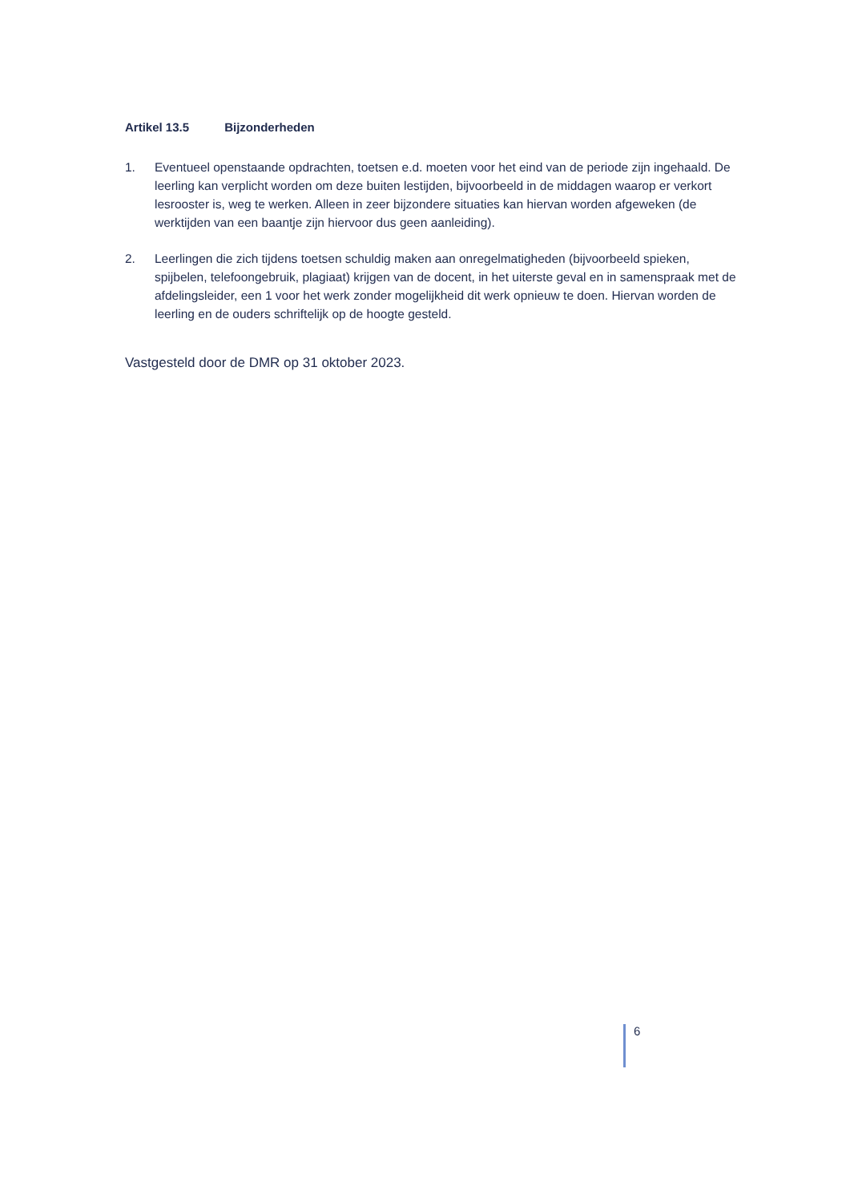Artikel 13.5 Bijzonderheden
1. Eventueel openstaande opdrachten, toetsen e.d. moeten voor het eind van de periode zijn ingehaald. De leerling kan verplicht worden om deze buiten lestijden, bijvoorbeeld in de middagen waarop er verkort lesrooster is, weg te werken. Alleen in zeer bijzondere situaties kan hiervan worden afgeweken (de werktijden van een baantje zijn hiervoor dus geen aanleiding).
2. Leerlingen die zich tijdens toetsen schuldig maken aan onregelmatigheden (bijvoorbeeld spieken, spijbelen, telefoongebruik, plagiaat) krijgen van de docent, in het uiterste geval en in samenspraak met de afdelingsleider, een 1 voor het werk zonder mogelijkheid dit werk opnieuw te doen. Hiervan worden de leerling en de ouders schriftelijk op de hoogte gesteld.
Vastgesteld door de DMR op 31 oktober 2023.
6